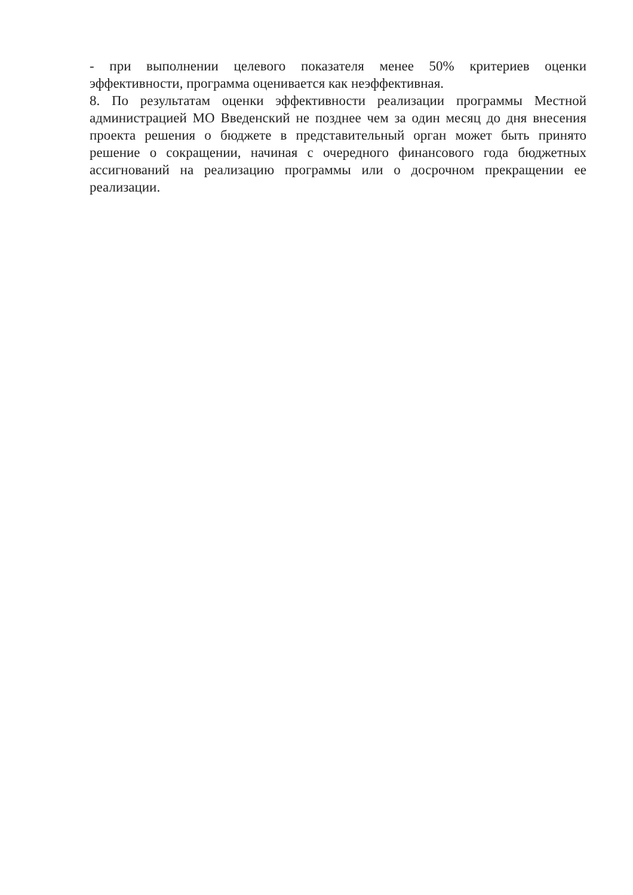- при выполнении целевого показателя менее 50% критериев оценки эффективности, программа оценивается как неэффективная.
8. По результатам оценки эффективности реализации программы Местной администрацией МО Введенский не позднее чем за один месяц до дня внесения проекта решения о бюджете в представительный орган может быть принято решение о сокращении, начиная с очередного финансового года бюджетных ассигнований на реализацию программы или о досрочном прекращении ее реализации.